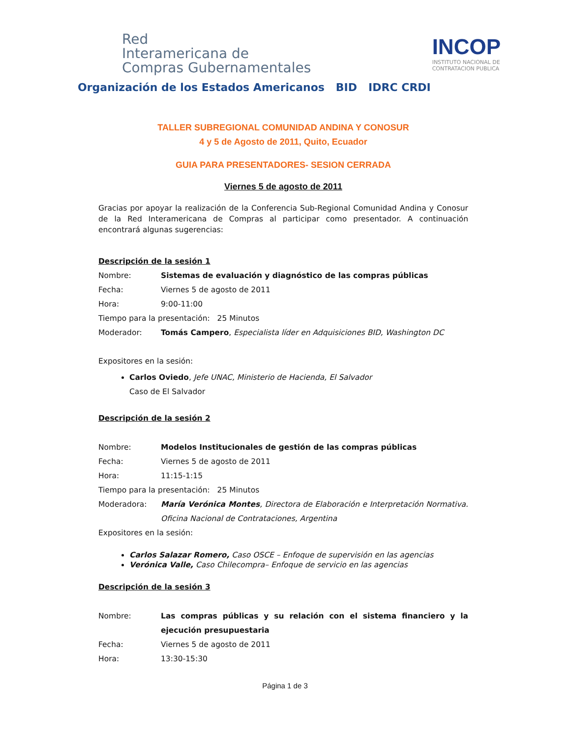Red
Interamericana de
Compras Gubernamentales
Organización de los Estados Americanos BID IDRC CRDI
INCOP
INSTITUTO NACIONAL DE
CONTRATACION PUBLICA
TALLER SUBREGIONAL COMUNIDAD ANDINA Y CONOSUR
4 y 5 de Agosto de 2011, Quito, Ecuador
GUIA PARA PRESENTADORES- SESION CERRADA
Viernes 5 de agosto de 2011
Gracias por apoyar la realización de la Conferencia Sub-Regional Comunidad Andina y Conosur de la Red Interamericana de Compras al participar como presentador. A continuación encontrará algunas sugerencias:
Descripción de la sesión 1
Nombre: Sistemas de evaluación y diagnóstico de las compras públicas
Fecha: Viernes 5 de agosto de 2011
Hora: 9:00-11:00
Tiempo para la presentación: 25 Minutos
Moderador: Tomás Campero, Especialista líder en Adquisiciones BID, Washington DC
Expositores en la sesión:
Carlos Oviedo, Jefe UNAC, Ministerio de Hacienda, El Salvador
Caso de El Salvador
Descripción de la sesión 2
Nombre: Modelos Institucionales de gestión de las compras públicas
Fecha: Viernes 5 de agosto de 2011
Hora: 11:15-1:15
Tiempo para la presentación: 25 Minutos
Moderadora: María Verónica Montes, Directora de Elaboración e Interpretación Normativa. Oficina Nacional de Contrataciones, Argentina
Expositores en la sesión:
Carlos Salazar Romero, Caso OSCE – Enfoque de supervisión en las agencias
Verónica Valle, Caso Chilecompra– Enfoque de servicio en las agencias
Descripción de la sesión 3
Nombre: Las compras públicas y su relación con el sistema financiero y la ejecución presupuestaria
Fecha: Viernes 5 de agosto de 2011
Hora: 13:30-15:30
Página 1 de 3